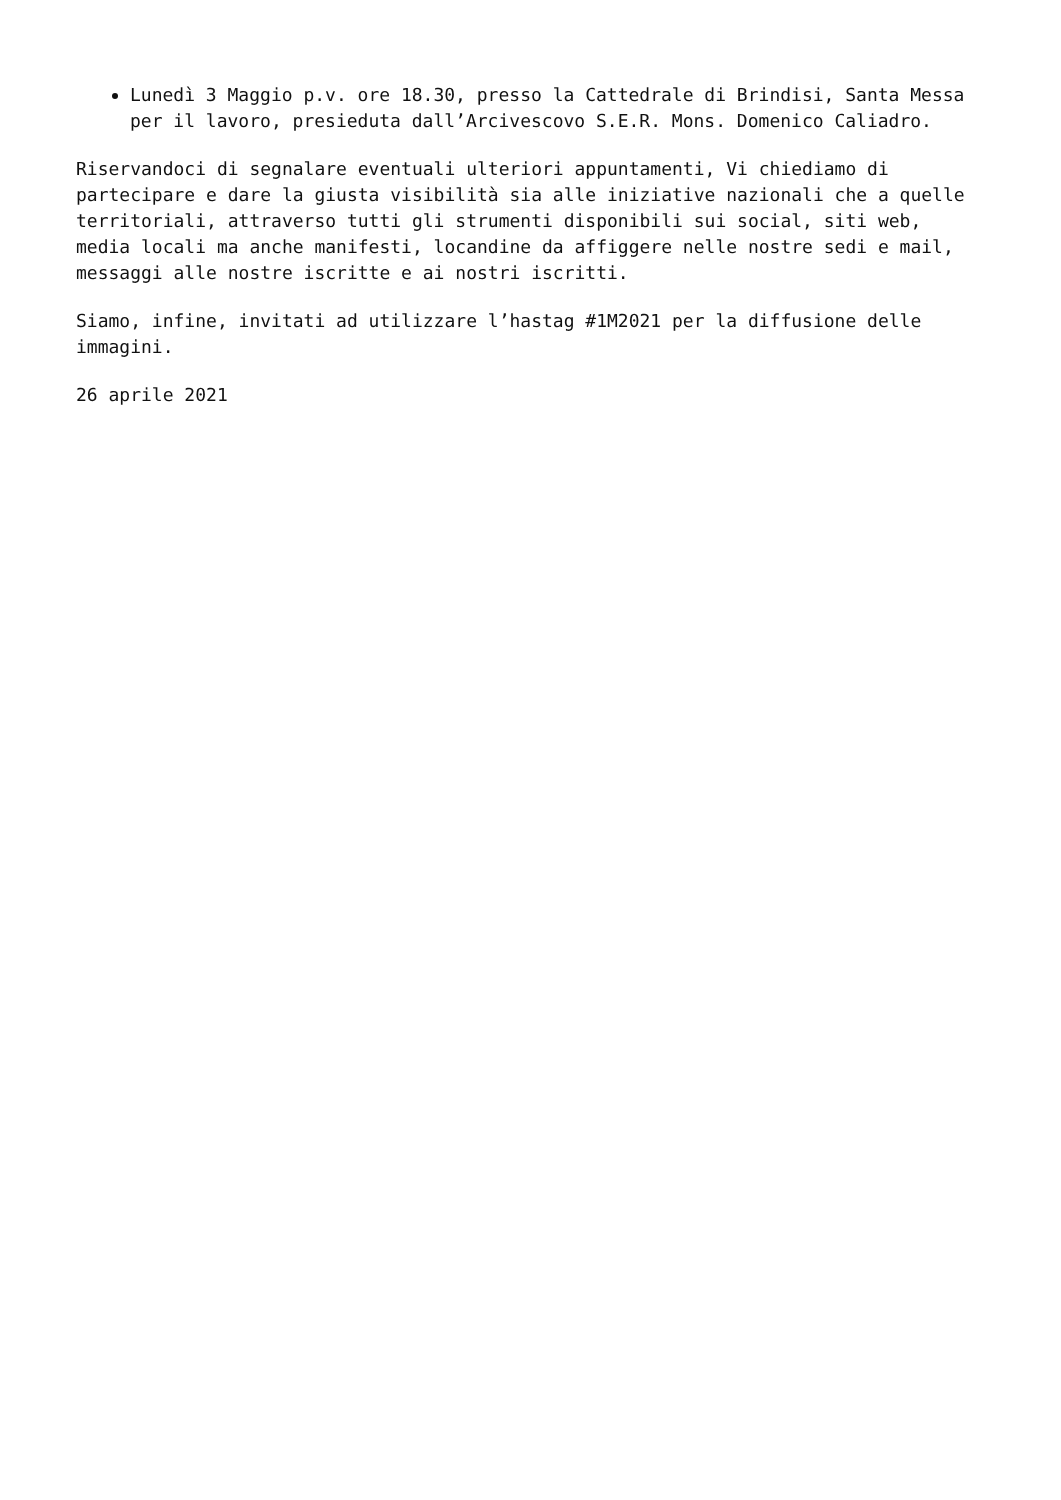Lunedì 3 Maggio p.v. ore 18.30, presso la Cattedrale di Brindisi, Santa Messa per il lavoro, presieduta dall’Arcivescovo S.E.R. Mons. Domenico Caliadro.
Riservandoci di segnalare eventuali ulteriori appuntamenti, Vi chiediamo di partecipare e dare la giusta visibilità sia alle iniziative nazionali che a quelle territoriali, attraverso tutti gli strumenti disponibili sui social, siti web, media locali ma anche manifesti, locandine da affiggere nelle nostre sedi e mail, messaggi alle nostre iscritte e ai nostri iscritti.
Siamo, infine, invitati ad utilizzare l’hastag #1M2021 per la diffusione delle immagini.
26 aprile 2021